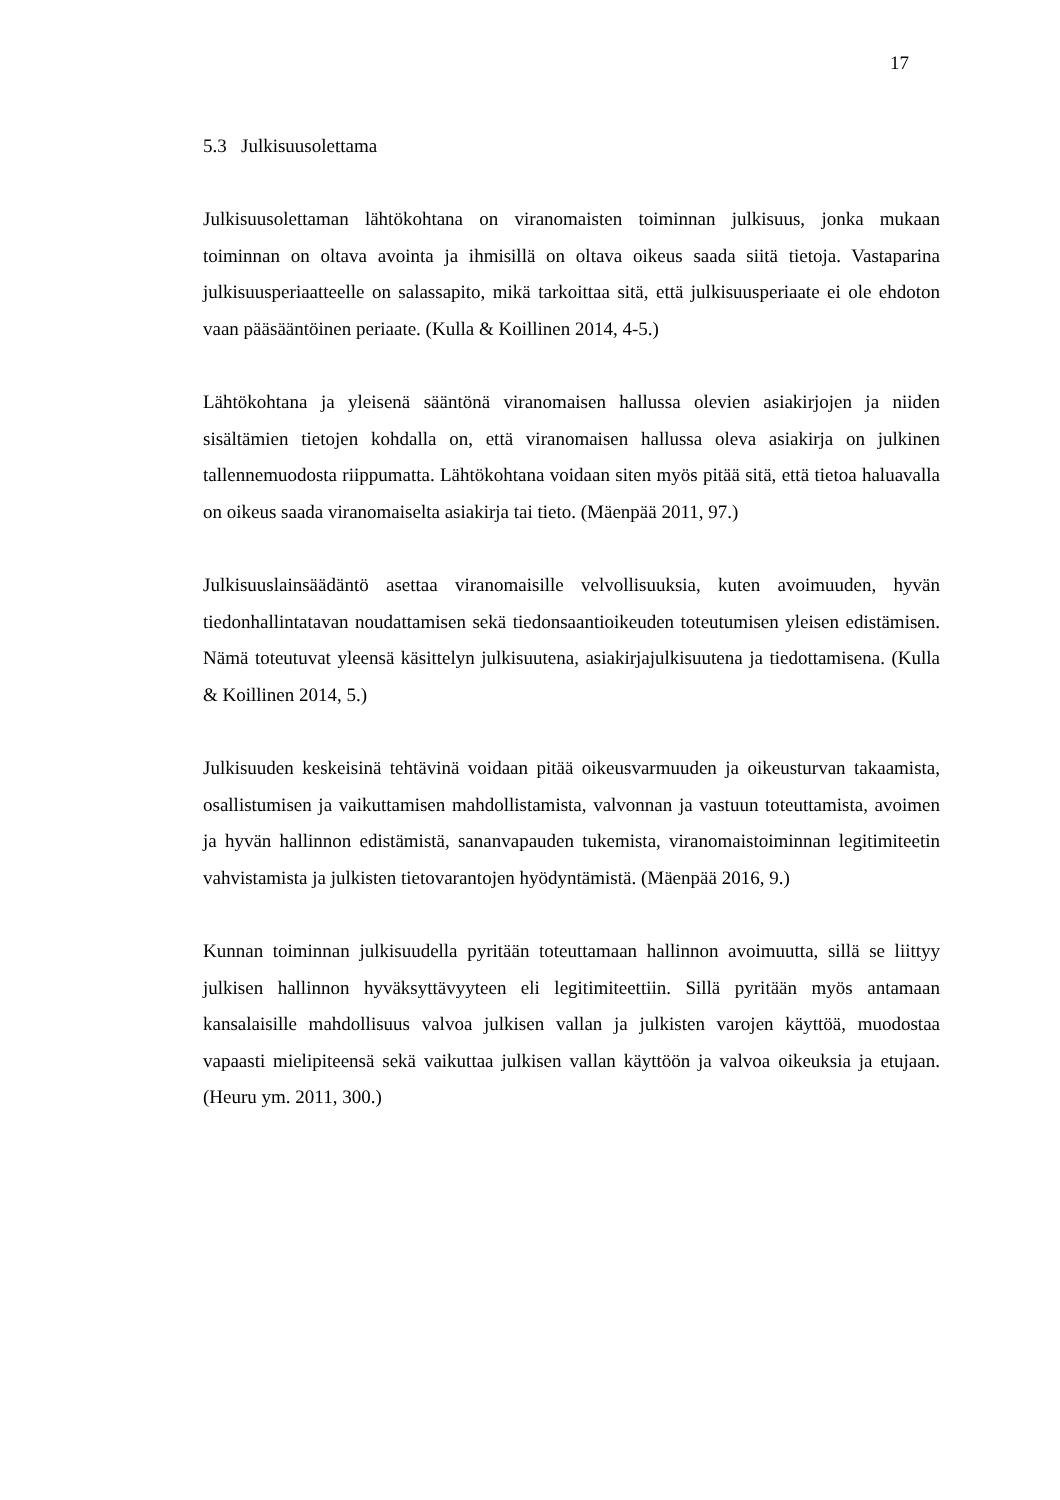17
5.3 Julkisuusolettama
Julkisuusolettaman lähtökohtana on viranomaisten toiminnan julkisuus, jonka mukaan toiminnan on oltava avointa ja ihmisillä on oltava oikeus saada siitä tietoja. Vastaparina julkisuusperiaatteelle on salassapito, mikä tarkoittaa sitä, että julkisuusperiaate ei ole ehdoton vaan pääsääntöinen periaate. (Kulla & Koillinen 2014, 4-5.)
Lähtökohtana ja yleisenä sääntönä viranomaisen hallussa olevien asiakirjojen ja niiden sisältämien tietojen kohdalla on, että viranomaisen hallussa oleva asiakirja on julkinen tallennemuodosta riippumatta. Lähtökohtana voidaan siten myös pitää sitä, että tietoa haluavalla on oikeus saada viranomaiselta asiakirja tai tieto. (Mäenpää 2011, 97.)
Julkisuuslainsäädäntö asettaa viranomaisille velvollisuuksia, kuten avoimuuden, hyvän tiedonhallintatavan noudattamisen sekä tiedonsaantioikeuden toteutumisen yleisen edistämisen. Nämä toteutuvat yleensä käsittelyn julkisuutena, asiakirjajulkisuutena ja tiedottamisena. (Kulla & Koillinen 2014, 5.)
Julkisuuden keskeisinä tehtävinä voidaan pitää oikeusvarmuuden ja oikeusturvan takaamista, osallistumisen ja vaikuttamisen mahdollistamista, valvonnan ja vastuun toteuttamista, avoimen ja hyvän hallinnon edistämistä, sananvapauden tukemista, viranomaistoiminnan legitimiteetin vahvistamista ja julkisten tietovarantojen hyödyntämistä. (Mäenpää 2016, 9.)
Kunnan toiminnan julkisuudella pyritään toteuttamaan hallinnon avoimuutta, sillä se liittyy julkisen hallinnon hyväksyttävyyteen eli legitimiteettiin. Sillä pyritään myös antamaan kansalaisille mahdollisuus valvoa julkisen vallan ja julkisten varojen käyttöä, muodostaa vapaasti mielipiteensä sekä vaikuttaa julkisen vallan käyttöön ja valvoa oikeuksia ja etujaan. (Heuru ym. 2011, 300.)